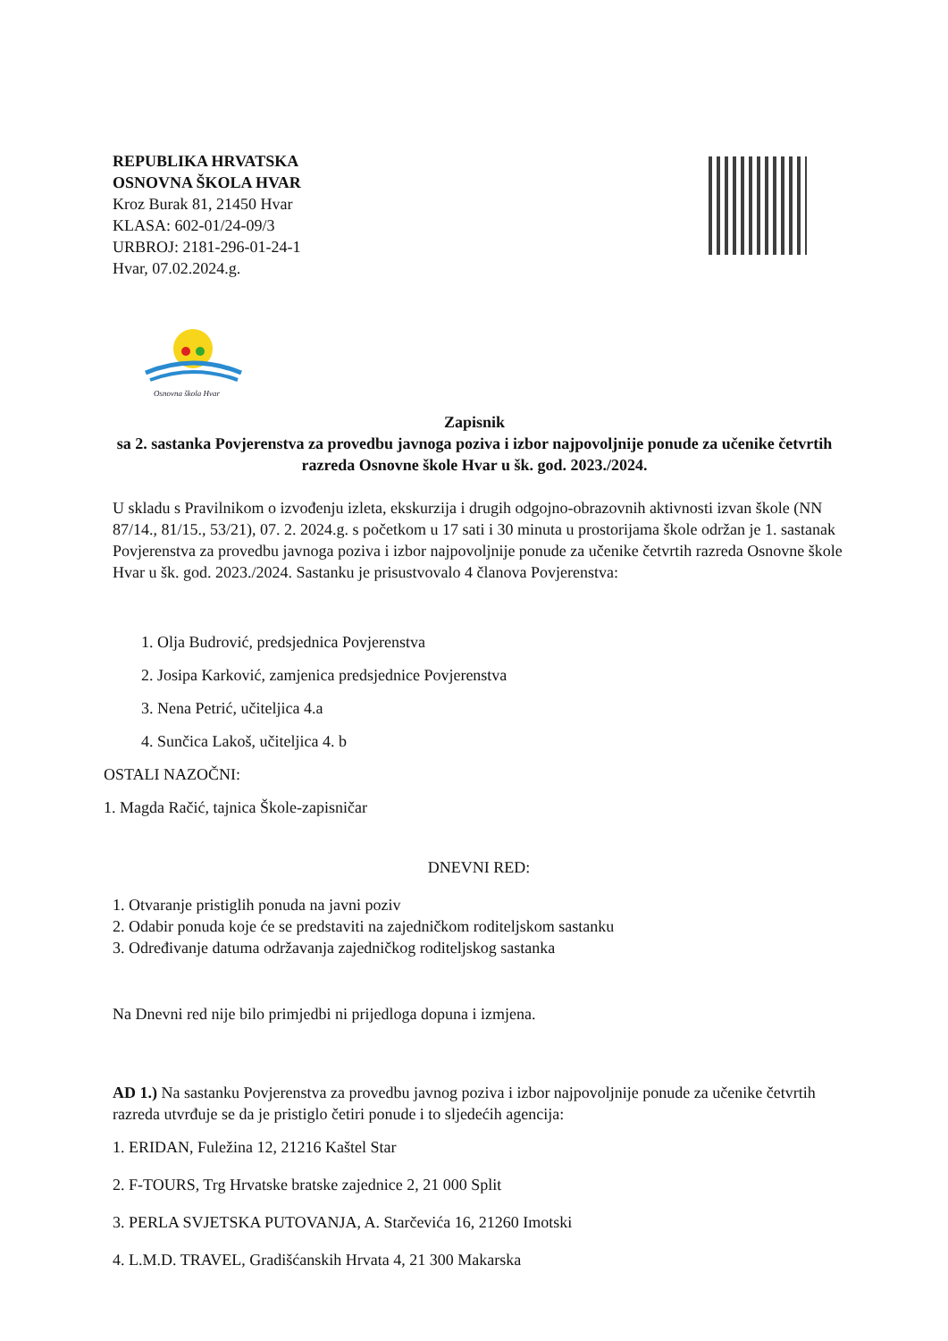REPUBLIKA HRVATSKA
OSNOVNA ŠKOLA HVAR
Kroz Burak 81, 21450 Hvar
KLASA: 602-01/24-09/3
URBROJ: 2181-296-01-24-1
Hvar, 07.02.2024.g.
Osnovna škola Hvar
Zapisnik
sa 2. sastanka Povjerenstva za provedbu javnoga poziva i izbor najpovoljnije ponude za učenike četvrtih razreda Osnovne škole Hvar u šk. god. 2023./2024.
U skladu s Pravilnikom o izvođenju izleta, ekskurzija i drugih odgojno-obrazovnih aktivnosti izvan škole (NN 87/14., 81/15., 53/21), 07. 2. 2024.g. s početkom u 17 sati i 30 minuta u prostorijama škole održan je 1. sastanak Povjerenstva za provedbu javnoga poziva i izbor najpovoljnije ponude za učenike četvrtih razreda Osnovne škole Hvar u šk. god. 2023./2024. Sastanku je prisustvovalo 4 članova Povjerenstva:
1. Olja Budrović, predsjednica Povjerenstva
2. Josipa Karković, zamjenica predsjednice Povjerenstva
3. Nena Petrić, učiteljica 4.a
4. Sunčica Lakoš, učiteljica 4. b
OSTALI NAZOČNI:
1. Magda Račić, tajnica Škole-zapisničar
DNEVNI RED:
1. Otvaranje pristiglih ponuda na javni poziv
2. Odabir ponuda koje će se predstaviti na zajedničkom roditeljskom sastanku
3. Određivanje datuma održavanja zajedničkog roditeljskog sastanka
Na Dnevni red nije bilo primjedbi ni prijedloga dopuna i izmjena.
AD 1.) Na sastanku Povjerenstva za provedbu javnog poziva i izbor najpovoljnije ponude za učenike četvrtih razreda utvrđuje se da je pristiglo četiri ponude i to sljedećih agencija:
1. ERIDAN, Fuležina 12, 21216 Kaštel Star
2. F-TOURS, Trg Hrvatske bratske zajednice 2, 21 000 Split
3. PERLA SVJETSKA PUTOVANJA, A. Starčevića 16, 21260 Imotski
4. L.M.D. TRAVEL, Gradišćanskih Hrvata 4, 21 300 Makarska